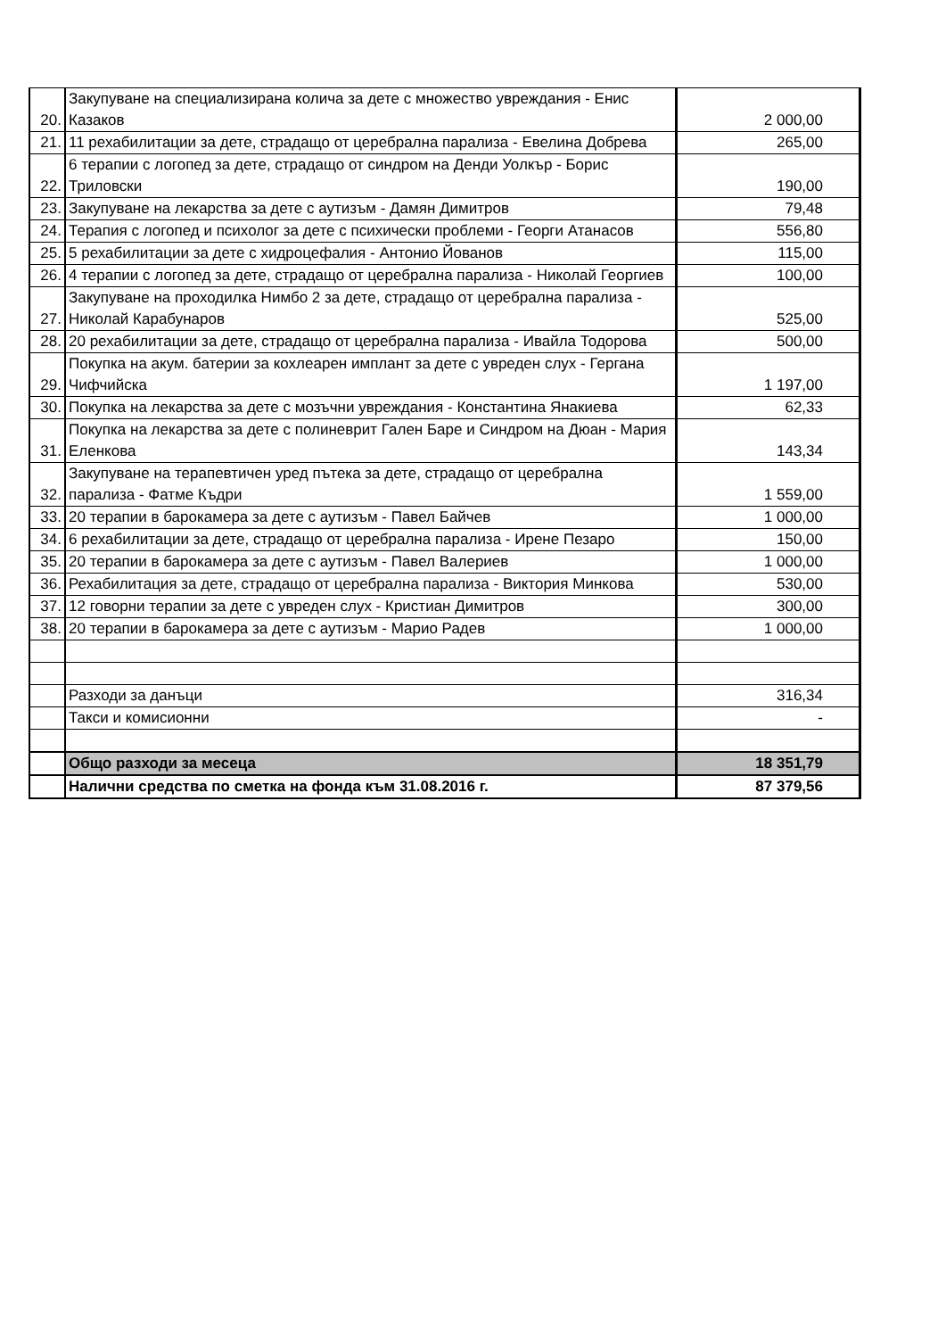| 20. | Закупуване на специализирана колича за дете с множество увреждания - Енис Казаков | 2 000,00 |
| 21. | 11 рехабилитации за дете, страдащо от церебрална парализа - Евелина Добрева | 265,00 |
| 22. | 6 терапии с логопед за дете, страдащо от синдром на Денди Уолкър - Борис Триловски | 190,00 |
| 23. | Закупуване на лекарства за дете с аутизъм - Дамян Димитров | 79,48 |
| 24. | Терапия с логопед и психолог за дете с психически проблеми - Георги Атанасов | 556,80 |
| 25. | 5 рехабилитации за дете с хидроцефалия - Антонио Йованов | 115,00 |
| 26. | 4 терапии с логопед за дете, страдащо от церебрална парализа - Николай Георгиев | 100,00 |
| 27. | Закупуване на проходилка Нимбо 2 за дете, страдащо от церебрална парализа - Николай Карабунаров | 525,00 |
| 28. | 20 рехабилитации за дете, страдащо от церебрална парализа - Ивайла Тодорова | 500,00 |
| 29. | Покупка на акум. батерии за кохлеарен имплант за дете с увреден слух - Гергана Чифчийска | 1 197,00 |
| 30. | Покупка на лекарства за дете с мозъчни увреждания - Константина Янакиева | 62,33 |
| 31. | Покупка на лекарства за дете с полиневрит Гален Баре и Синдром на Дюан - Мария Еленкова | 143,34 |
| 32. | Закупуване на терапевтичен уред пътека за дете, страдащо от церебрална парализа - Фатме Къдри | 1 559,00 |
| 33. | 20 терапии в барокамера за дете с аутизъм - Павел Байчев | 1 000,00 |
| 34. | 6 рехабилитации за дете, страдащо от церебрална парализа - Ирене Пезаро | 150,00 |
| 35. | 20 терапии в барокамера за дете с аутизъм - Павел Валериев | 1 000,00 |
| 36. | Рехабилитация за дете, страдащо от церебрална парализа - Виктория Минкова | 530,00 |
| 37. | 12 говорни терапии за дете с увреден слух - Кристиан Димитров | 300,00 |
| 38. | 20 терапии в барокамера за дете с аутизъм - Марио Радев | 1 000,00 |
| | Разходи за данъци | 316,34 |
| | Такси и комисионни | - |
| | Общо разходи за месеца | 18 351,79 |
| | Налични средства по сметка на фонда към 31.08.2016 г. | 87 379,56 |